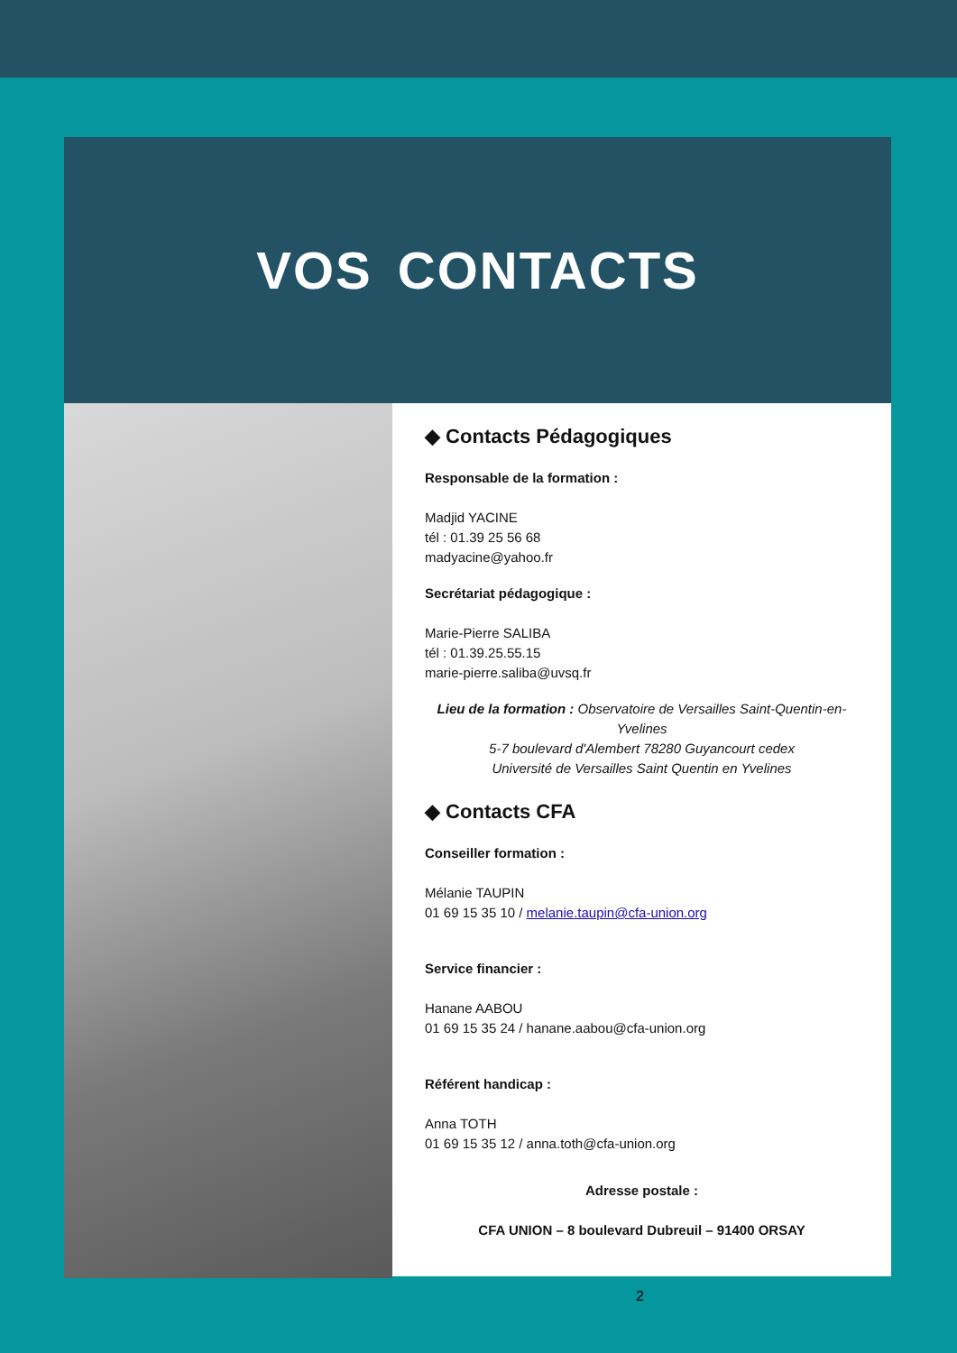VOS CONTACTS
◆ Contacts Pédagogiques
Responsable de la formation :
Madjid YACINE
tél : 01.39 25 56 68
madyacine@yahoo.fr
Secrétariat pédagogique :
Marie-Pierre SALIBA
tél : 01.39.25.55.15
marie-pierre.saliba@uvsq.fr
Lieu de la formation : Observatoire de Versailles Saint-Quentin-en-Yvelines
5-7 boulevard d'Alembert 78280 Guyancourt cedex
Université de Versailles Saint Quentin en Yvelines
◆ Contacts CFA
Conseiller formation :
Mélanie TAUPIN
01 69 15 35 10 / melanie.taupin@cfa-union.org
Service financier :
Hanane AABOU
01 69 15 35 24 / hanane.aabou@cfa-union.org
Référent handicap :
Anna TOTH
01 69 15 35 12 / anna.toth@cfa-union.org
Adresse postale :
CFA UNION – 8 boulevard Dubreuil – 91400 ORSAY
2